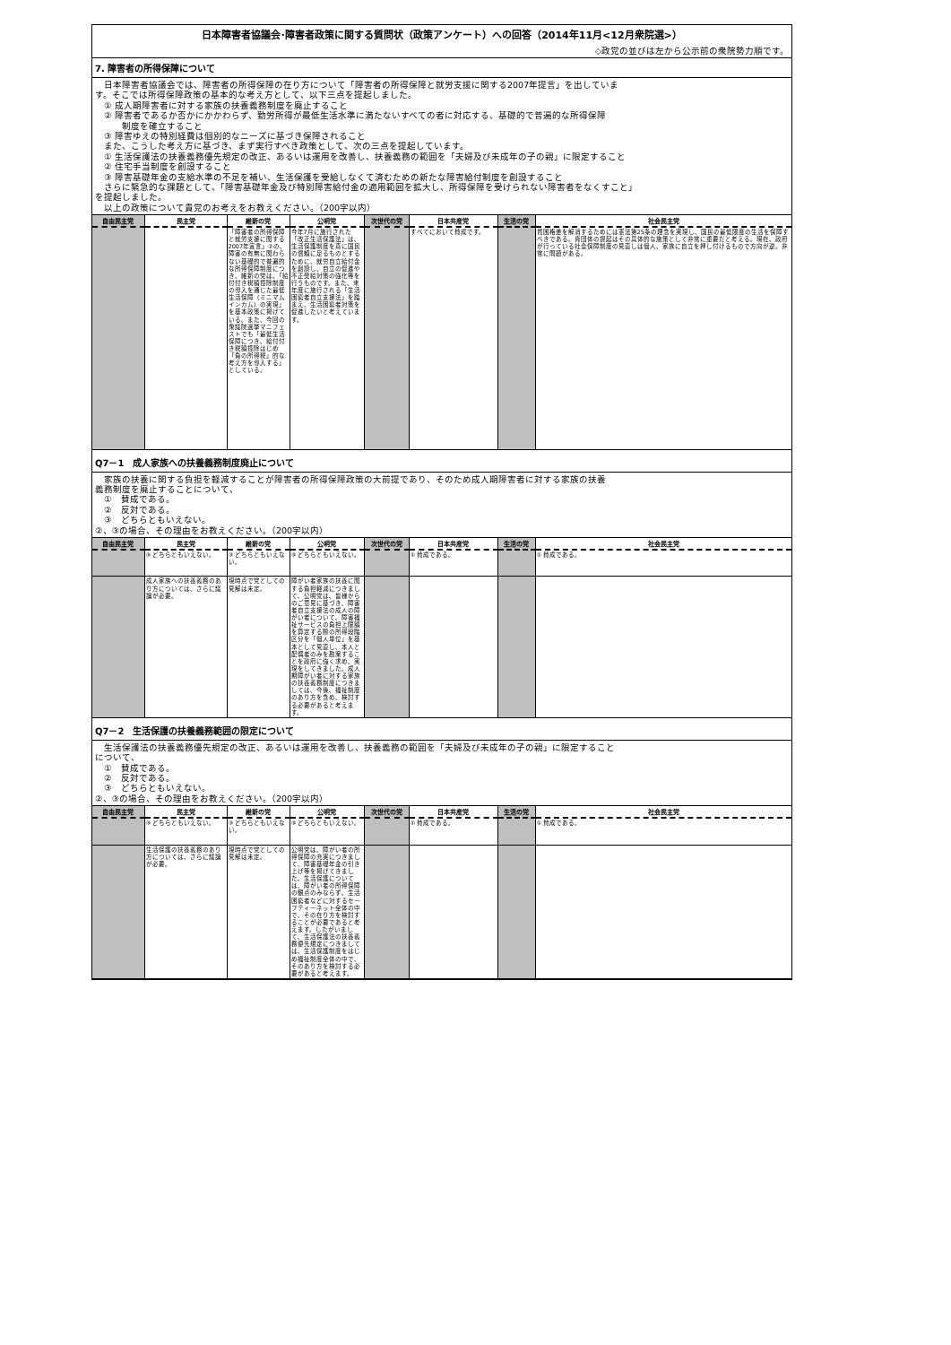日本障害者協議会･障害者政策に関する質問状（政策アンケート）への回答（2014年11月<12月衆院選>）
◇政党の並びは左から公示前の衆院勢力順です。
7. 障害者の所得保障について
　日本障害者協議会では、障害者の所得保障の在り方について「障害者の所得保障と就労支援に関する2007年提言」を出していま
す。そこでは所得保障政策の基本的な考え方として、以下三点を提起しました。
　① 成人期障害者に対する家族の扶養義務制度を廃止すること
　② 障害者であるか否かにかかわらず、勤労所得が最低生活水準に満たないすべての者に対応する、基礎的で普遍的な所得保障
　　　制度を確立すること
　③ 障害ゆえの特別経費は個別的なニーズに基づき保障されること
　また、こうした考え方に基づき、まず実行すべき政策として、次の三点を提起しています。
　① 生活保護法の扶養義務優先規定の改正、あるいは運用を改善し、扶養義務の範囲を「夫婦及び未成年の子の親」に限定すること
　② 住宅手当制度を創設すること
　③ 障害基礎年金の支給水準の不足を補い、生活保護を受給しなくて済むための新たな障害給付制度を創設すること
　さらに緊急的な課題として、「障害基礎年金及び特別障害給付金の適用範囲を拡大し、所得保障を受けられない障害者をなくすこと」
を提起しました。
　以上の政策について貴党のお考えをお教えください。（200字以内）
| 自由民主党 | 民主党 | 維新の党 | 公明党 | 次世代の党 | 日本共産党 | 生活の党 | 社会民主党 |
| --- | --- | --- | --- | --- | --- | --- | --- |
| | | 「障害者の所得保障と就労支援に関する2007年宣言」②の、障害の有無に関わらない基礎的で普遍的な所得保障制度につき、維新の党は、「給付付き税額控除制度の導入を通じた最低生活保障（ミニマムインカム）の実現」を基本政策に掲げている。また、今回の衆議院選挙マニフェストでも「最低生活保障につき、給付付き税額控除はじめ「負の所得税」的な考え方を導入する」としている。 | 今年7月に施行された「改正生活保護法」は、生活保護制度を真に国民の信頼に足るものとするために、就労自立給付金を創設し、自立の促進や不正受給対策の強化等を行うものです。また、来年度に施行される「生活困窮者自立支援法」を踏まえ、生活困窮者対策を促進したいと考えています。 | | すべてにおいて賛成です。 | | 貧困格差を解消するためには憲法第25条の理念を実現し、国民の最低限度の生活を保障すべきである。貴団体の提起はその具体的な施策として非常に重要だと考える。現在、政府が行っている社会保障制度の見直しは個人、家族に自立を押し付けるもので方向が逆。非常に問題がある。 |
Q7－1　成人家族への扶養義務制度廃止について
　家族の扶養に関する負担を軽減することが障害者の所得保障政策の大前提であり、そのため成人期障害者に対する家族の扶養
義務制度を廃止することについて、
　①　賛成である。
　②　反対である。
　③　どちらともいえない。
②、③の場合、その理由をお教えください。（200字以内）
| 自由民主党 | 民主党 | 維新の党 | 公明党 | 次世代の党 | 日本共産党 | 生活の党 | 社会民主党 |
| --- | --- | --- | --- | --- | --- | --- | --- |
| | ③ どちらともいえない。 | ③ どちらともいえない。 | ③ どちらともいえない。 | | ① 賛成である。 | | ① 賛成である。 |
| | 成人家族への扶養義務のあり方については、さらに議論が必要。 | 現時点で党としての見解は未定。 | 障がい者家族の扶養に関する負担軽減につきまして、公明党は、皆様からのご意見に基づき、障害者自立支援法の成人の障がい者について、障害福祉サービスの負担上限額を算定する際の所得段階区分を「個人単位」を基本として見直し、本人と配偶者のみを勘案することを政府に強く求め、実現をしてきました。成人期障がい者に対する家族の扶養義務制度につきましては、今後、福祉制度のあり方を含め、検討する必要があると考えます。 | | | | |
Q7－2　生活保護の扶養義務範囲の限定について
　生活保護法の扶養義務優先規定の改正、あるいは運用を改善し、扶養義務の範囲を「夫婦及び未成年の子の親」に限定すること
について、
　①　賛成である。
　②　反対である。
　③　どちらともいえない。
②、③の場合、その理由をお教えください。（200字以内）
| 自由民主党 | 民主党 | 維新の党 | 公明党 | 次世代の党 | 日本共産党 | 生活の党 | 社会民主党 |
| --- | --- | --- | --- | --- | --- | --- | --- |
| | ③ どちらともいえない。 | ③ どちらともいえない。 | ③ どちらともいえない。 | | ① 賛成である。 | | ① 賛成である。 |
| | 生活保護の扶養義務のあり方については、さらに議論が必要。 | 現時点で党としての見解は未定。 | 公明党は、障がい者の所得保障の充実につきまして、障害基礎年金の引き上げ等を掲げてきました。生活保護については、障がい者の所得保障の観点のみならず、生活困窮者などに対するセーフティーネット全体の中で、その在り方を検討することが必要であると考えます。したがいまして、生活保護法の扶養義務優先規定につきましては、生活保護制度をはじめ福祉制度全体の中で、そのあり方を検討する必要があると考えます。 | | | | |